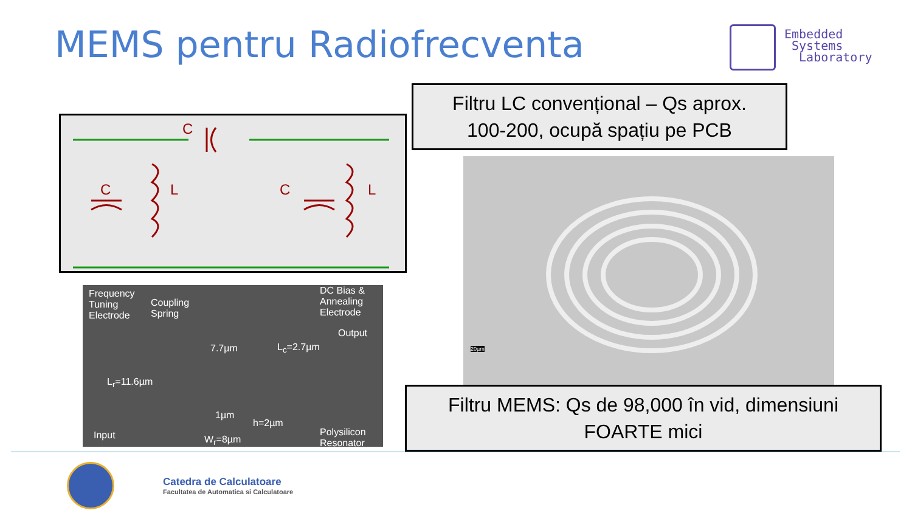MEMS pentru Radiofrecventa
Embedded
Systems
Laboratory
C
C
L
C
L
Filtru LC convențional – Qs aprox.
100-200, ocupă spațiu pe PCB
Frequency
Tuning
Electrode
Coupling
Spring
DC Bias &
Annealing
Electrode
Output
7.7µm L<sub>c</sub>=2.7µm
L<sub>r</sub>=11.6µm
1µm
h=2µm
W<sub>r</sub>=8µm
Input
Polysilicon
Resonator
20µm
Filtru MEMS: Qs de 98,000 în vid, dimensiuni
FOARTE mici
Catedra de Calculatoare
Facultatea de Automatica si Calculatoare